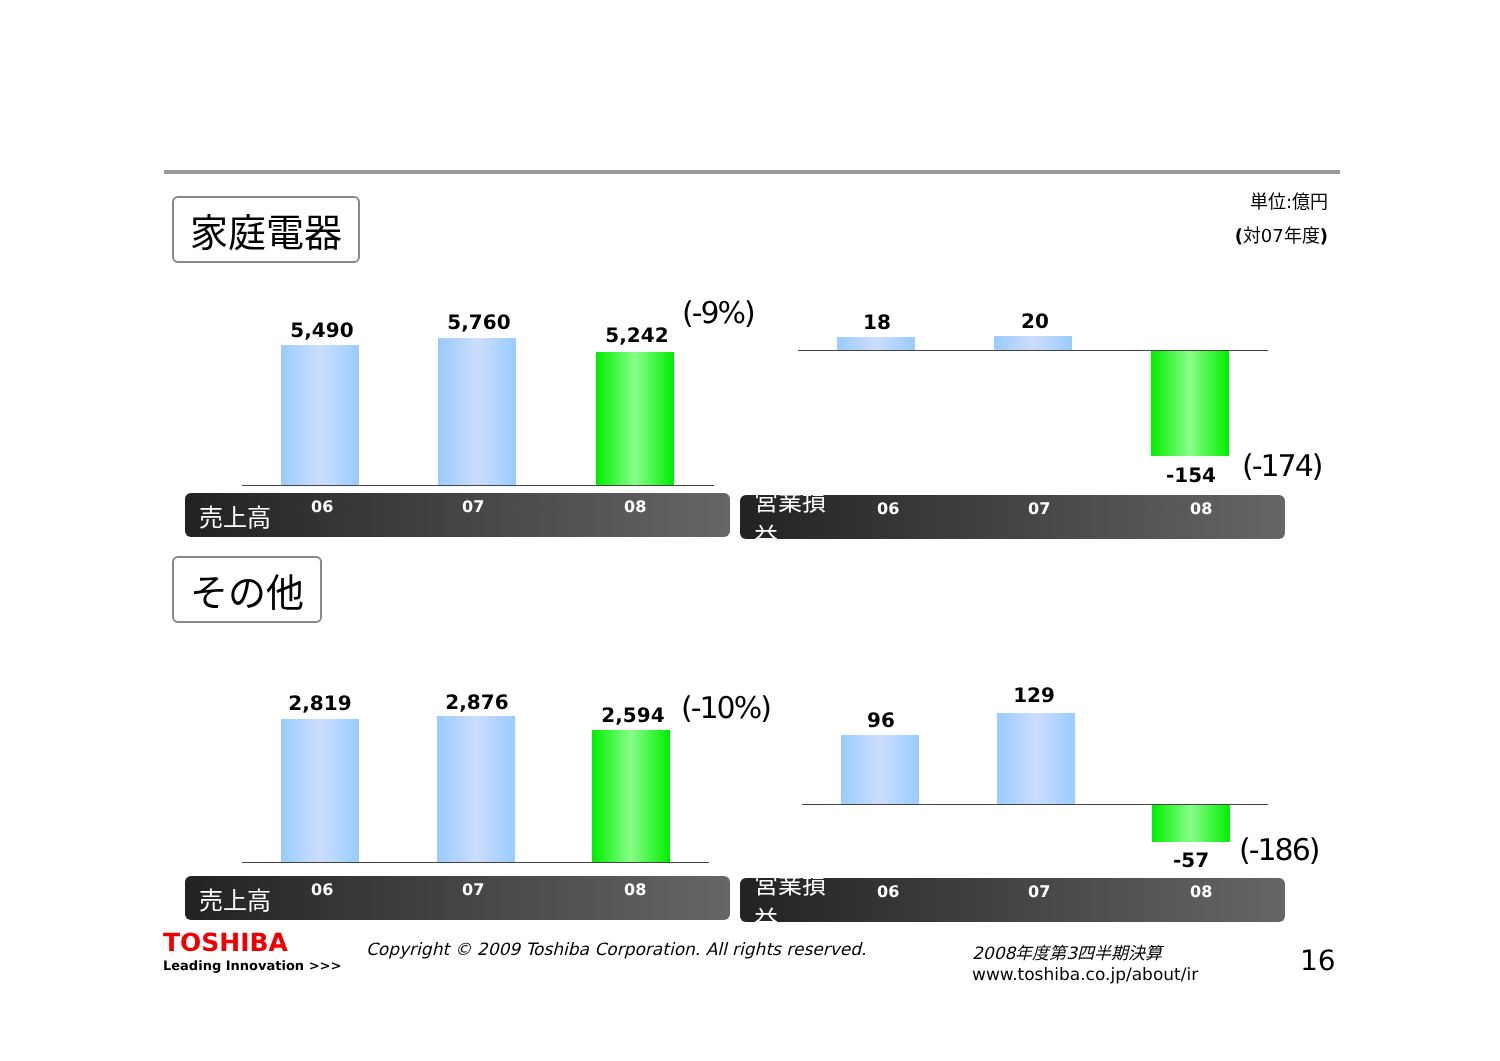家庭電器
単位:億円
(対07年度)
5,490 5,760
5,242
(-9%)
売上高 06 07 08
18 20
-154 (-174)
営業損益 06 07 08
その他
2,819 2,876
2,594 (-10%)
売上高 06 07 08
96
129
-57 (-186)
営業損益 06 07 08
TOSHIBA
Leading Innovation >>>
Copyright © 2009 Toshiba Corporation. All rights reserved.
2008年度第3四半期決算
www.toshiba.co.jp/about/ir
16